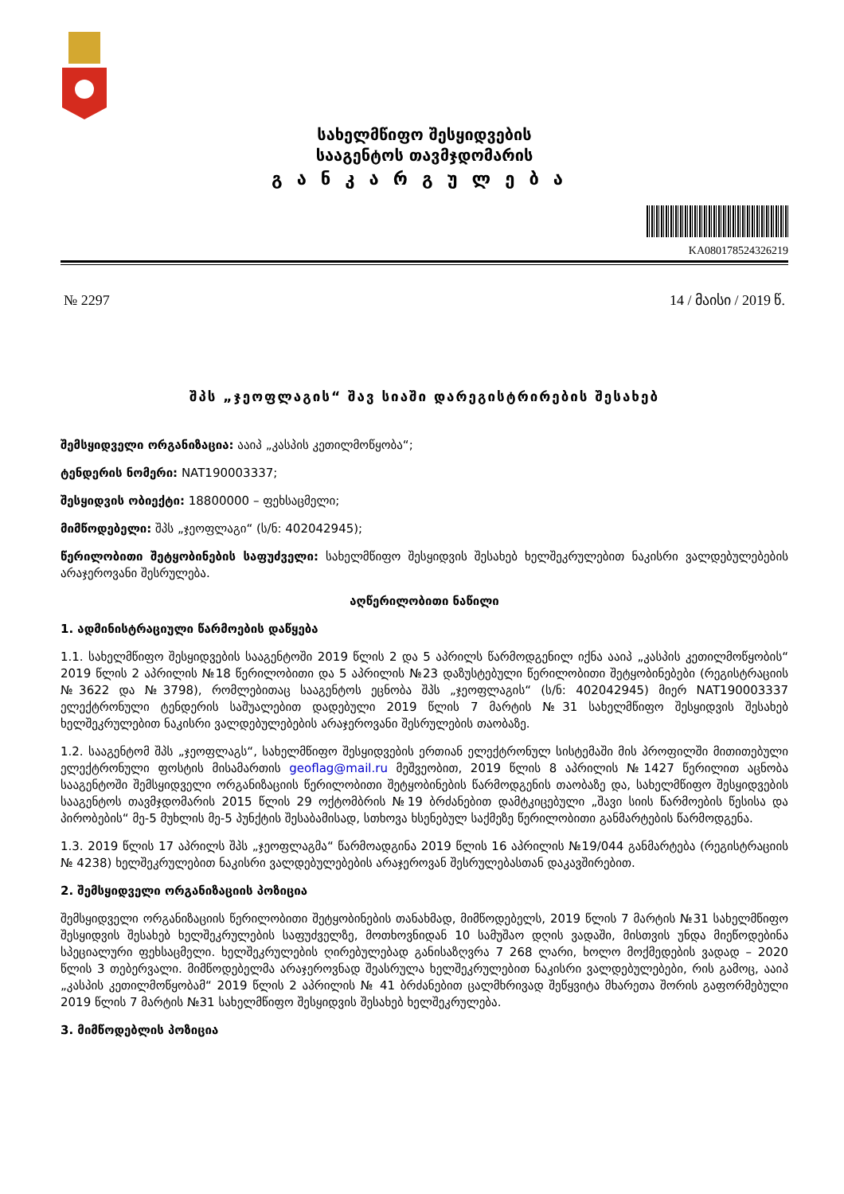სახელმწიფო შესყიდვების
სააგენტოს თავმჯდომარის
განკარგულება
KA080178524326219
№ 2297 14 / მაისი / 2019 წ.
შპს „ჯეოფლაგის“ შავ სიაში დარეგისტრირების შესახებ
შემსყიდველი ორგანიზაცია: ააიპ „კასპის კეთილმოწყობა“;
ტენდერის ნომერი: NAT190003337;
შესყიდვის ობიექტი: 18800000 – ფეხსაცმელი;
მიმწოდებელი: შპს „ჯეოფლაგი“ (ს/ნ: 402042945);
წერილობითი შეტყობინების საფუძველი: სახელმწიფო შესყიდვის შესახებ ხელშეკრულებით ნაკისრი ვალდებულებების არაჯეროვანი შესრულება.
აღწერილობითი ნაწილი
1. ადმინისტრაციული წარმოების დაწყება
1.1. სახელმწიფო შესყიდვების სააგენტოში 2019 წლის 2 და 5 აპრილს წარმოდგენილ იქნა ააიპ „კასპის კეთილმოწყობის“ 2019 წლის 2 აპრილის №18 წერილობითი და 5 აპრილის №23 დაზუსტებული წერილობითი შეტყობინებები (რეგისტრაციის №3622 და №3798), რომლებითაც სააგენტოს ეცნობა შპს „ჯეოფლაგის“ (ს/ნ: 402042945) მიერ NAT190003337 ელექტრონული ტენდერის საშუალებით დადებული 2019 წლის 7 მარტის №31 სახელმწიფო შესყიდვის შესახებ ხელშეკრულებით ნაკისრი ვალდებულებების არაჯეროვანი შესრულების თაობაზე.
1.2. სააგენტომ შპს „ჯეოფლაგს“, სახელმწიფო შესყიდვების ერთიან ელექტრონულ სისტემაში მის პროფილში მითითებული ელექტრონული ფოსტის მისამართის geoflag@mail.ru მეშვეობით, 2019 წლის 8 აპრილის №1427 წერილით აცნობა სააგენტოში შემსყიდველი ორგანიზაციის წერილობითი შეტყობინების წარმოდგენის თაობაზე და, სახელმწიფო შესყიდვების სააგენტოს თავმჯდომარის 2015 წლის 29 ოქტომბრის №19 ბრძანებით დამტკიცებული „შავი სიის წარმოების წესისა და პირობების“ მე-5 მუხლის მე-5 პუნქტის შესაბამისად, სთხოვა ხსენებულ საქმეზე წერილობითი განმარტების წარმოდგენა.
1.3. 2019 წლის 17 აპრილს შპს „ჯეოფლაგმა“ წარმოადგინა 2019 წლის 16 აპრილის №19/044 განმარტება (რეგისტრაციის № 4238) ხელშეკრულებით ნაკისრი ვალდებულებების არაჯეროვან შესრულებასთან დაკავშირებით.
2. შემსყიდველი ორგანიზაციის პოზიცია
შემსყიდველი ორგანიზაციის წერილობითი შეტყობინების თანახმად, მიმწოდებელს, 2019 წლის 7 მარტის №31 სახელმწიფო შესყიდვის შესახებ ხელშეკრულების საფუძველზე, მოთხოვნიდან 10 სამუშაო დღის ვადაში, მისთვის უნდა მიეწოდებინა სპეციალური ფეხსაცმელი. ხელშეკრულების ღირებულებად განისაზღვრა 7 268 ლარი, ხოლო მოქმედების ვადად – 2020 წლის 3 თებერვალი. მიმწოდებელმა არაჯეროვნად შეასრულა ხელშეკრულებით ნაკისრი ვალდებულებები, რის გამოც, ააიპ „კასპის კეთილმოწყობამ“ 2019 წლის 2 აპრილის № 41 ბრძანებით ცალმხრივად შეწყვიტა მხარეთა შორის გაფორმებული 2019 წლის 7 მარტის №31 სახელმწიფო შესყიდვის შესახებ ხელშეკრულება.
3. მიმწოდებლის პოზიცია